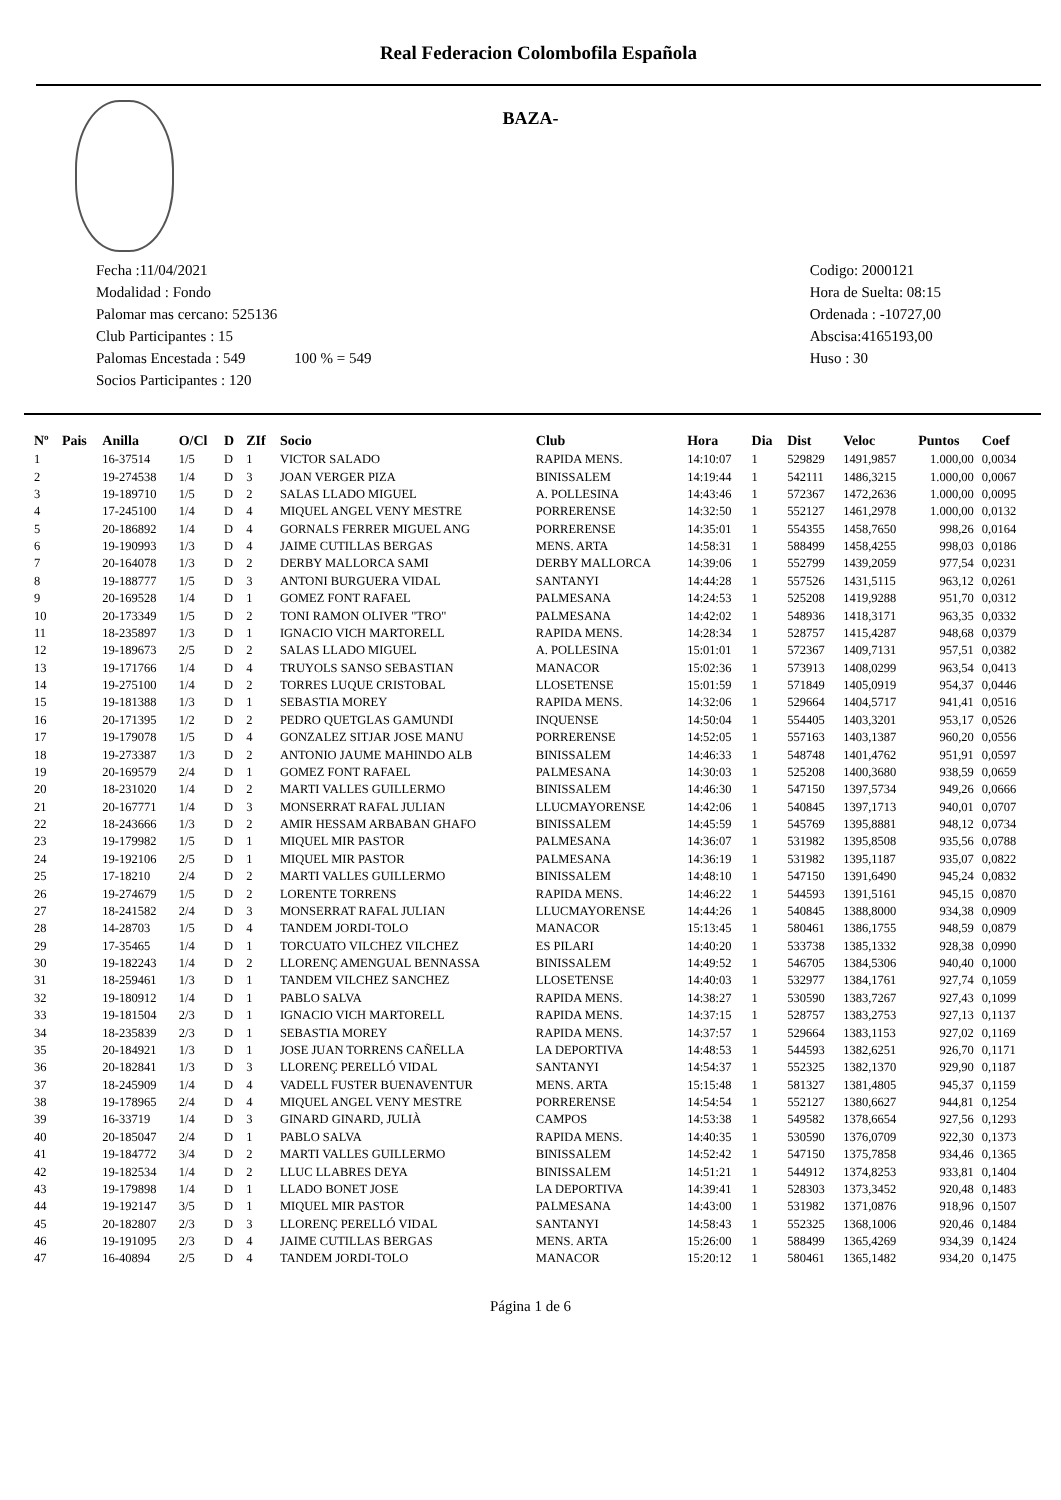Real Federacion Colombofila Española
BAZA-
Fecha :11/04/2021
Modalidad : Fondo
Palomar mas cercano: 525136
Club Participantes : 15
Palomas Encestada : 549 100 % = 549
Socios Participantes : 120
Codigo: 2000121
Hora de Suelta: 08:15
Ordenada : -10727,00
Abscisa:4165193,00
Huso : 30
| Nº | Pais | Anilla | O/Cl | D | ZIf | Socio | Club | Hora | Dia | Dist | Veloc | Puntos | Coef |
| --- | --- | --- | --- | --- | --- | --- | --- | --- | --- | --- | --- | --- | --- |
| 1 | | 16-37514 | 1/5 | D | 1 | VICTOR SALADO | RAPIDA MENS. | 14:10:07 | 1 | 529829 | 1491,9857 | 1.000,00 | 0,0034 |
| 2 | | 19-274538 | 1/4 | D | 3 | JOAN VERGER PIZA | BINISSALEM | 14:19:44 | 1 | 542111 | 1486,3215 | 1.000,00 | 0,0067 |
| 3 | | 19-189710 | 1/5 | D | 2 | SALAS LLADO MIGUEL | A. POLLESINA | 14:43:46 | 1 | 572367 | 1472,2636 | 1.000,00 | 0,0095 |
| 4 | | 17-245100 | 1/4 | D | 4 | MIQUEL ANGEL VENY MESTRE | PORRERENSE | 14:32:50 | 1 | 552127 | 1461,2978 | 1.000,00 | 0,0132 |
| 5 | | 20-186892 | 1/4 | D | 4 | GORNALS FERRER MIGUEL ANG | PORRERENSE | 14:35:01 | 1 | 554355 | 1458,7650 | 998,26 | 0,0164 |
| 6 | | 19-190993 | 1/3 | D | 4 | JAIME CUTILLAS BERGAS | MENS. ARTA | 14:58:31 | 1 | 588499 | 1458,4255 | 998,03 | 0,0186 |
| 7 | | 20-164078 | 1/3 | D | 2 | DERBY MALLORCA SAMI | DERBY MALLORCA | 14:39:06 | 1 | 552799 | 1439,2059 | 977,54 | 0,0231 |
| 8 | | 19-188777 | 1/5 | D | 3 | ANTONI BURGUERA VIDAL | SANTANYI | 14:44:28 | 1 | 557526 | 1431,5115 | 963,12 | 0,0261 |
| 9 | | 20-169528 | 1/4 | D | 1 | GOMEZ FONT RAFAEL | PALMESANA | 14:24:53 | 1 | 525208 | 1419,9288 | 951,70 | 0,0312 |
| 10 | | 20-173349 | 1/5 | D | 2 | TONI RAMON OLIVER "TRO" | PALMESANA | 14:42:02 | 1 | 548936 | 1418,3171 | 963,35 | 0,0332 |
| 11 | | 18-235897 | 1/3 | D | 1 | IGNACIO VICH MARTORELL | RAPIDA MENS. | 14:28:34 | 1 | 528757 | 1415,4287 | 948,68 | 0,0379 |
| 12 | | 19-189673 | 2/5 | D | 2 | SALAS LLADO MIGUEL | A. POLLESINA | 15:01:01 | 1 | 572367 | 1409,7131 | 957,51 | 0,0382 |
| 13 | | 19-171766 | 1/4 | D | 4 | TRUYOLS SANSO SEBASTIAN | MANACOR | 15:02:36 | 1 | 573913 | 1408,0299 | 963,54 | 0,0413 |
| 14 | | 19-275100 | 1/4 | D | 2 | TORRES LUQUE CRISTOBAL | LLOSETENSE | 15:01:59 | 1 | 571849 | 1405,0919 | 954,37 | 0,0446 |
| 15 | | 19-181388 | 1/3 | D | 1 | SEBASTIA MOREY | RAPIDA MENS. | 14:32:06 | 1 | 529664 | 1404,5717 | 941,41 | 0,0516 |
| 16 | | 20-171395 | 1/2 | D | 2 | PEDRO QUETGLAS GAMUNDI | INQUENSE | 14:50:04 | 1 | 554405 | 1403,3201 | 953,17 | 0,0526 |
| 17 | | 19-179078 | 1/5 | D | 4 | GONZALEZ SITJAR JOSE MANU | PORRERENSE | 14:52:05 | 1 | 557163 | 1403,1387 | 960,20 | 0,0556 |
| 18 | | 19-273387 | 1/3 | D | 2 | ANTONIO JAUME MAHINDO ALB | BINISSALEM | 14:46:33 | 1 | 548748 | 1401,4762 | 951,91 | 0,0597 |
| 19 | | 20-169579 | 2/4 | D | 1 | GOMEZ FONT RAFAEL | PALMESANA | 14:30:03 | 1 | 525208 | 1400,3680 | 938,59 | 0,0659 |
| 20 | | 18-231020 | 1/4 | D | 2 | MARTI VALLES GUILLERMO | BINISSALEM | 14:46:30 | 1 | 547150 | 1397,5734 | 949,26 | 0,0666 |
| 21 | | 20-167771 | 1/4 | D | 3 | MONSERRAT RAFAL JULIAN | LLUCMAYORENSE | 14:42:06 | 1 | 540845 | 1397,1713 | 940,01 | 0,0707 |
| 22 | | 18-243666 | 1/3 | D | 2 | AMIR HESSAM ARBABAN GHAFO | BINISSALEM | 14:45:59 | 1 | 545769 | 1395,8881 | 948,12 | 0,0734 |
| 23 | | 19-179982 | 1/5 | D | 1 | MIQUEL MIR PASTOR | PALMESANA | 14:36:07 | 1 | 531982 | 1395,8508 | 935,56 | 0,0788 |
| 24 | | 19-192106 | 2/5 | D | 1 | MIQUEL MIR PASTOR | PALMESANA | 14:36:19 | 1 | 531982 | 1395,1187 | 935,07 | 0,0822 |
| 25 | | 17-18210 | 2/4 | D | 2 | MARTI VALLES GUILLERMO | BINISSALEM | 14:48:10 | 1 | 547150 | 1391,6490 | 945,24 | 0,0832 |
| 26 | | 19-274679 | 1/5 | D | 2 | LORENTE TORRENS | RAPIDA MENS. | 14:46:22 | 1 | 544593 | 1391,5161 | 945,15 | 0,0870 |
| 27 | | 18-241582 | 2/4 | D | 3 | MONSERRAT RAFAL JULIAN | LLUCMAYORENSE | 14:44:26 | 1 | 540845 | 1388,8000 | 934,38 | 0,0909 |
| 28 | | 14-28703 | 1/5 | D | 4 | TANDEM JORDI-TOLO | MANACOR | 15:13:45 | 1 | 580461 | 1386,1755 | 948,59 | 0,0879 |
| 29 | | 17-35465 | 1/4 | D | 1 | TORCUATO VILCHEZ VILCHEZ | ES PILARI | 14:40:20 | 1 | 533738 | 1385,1332 | 928,38 | 0,0990 |
| 30 | | 19-182243 | 1/4 | D | 2 | LLORENÇ AMENGUAL BENNASSA | BINISSALEM | 14:49:52 | 1 | 546705 | 1384,5306 | 940,40 | 0,1000 |
| 31 | | 18-259461 | 1/3 | D | 1 | TANDEM VILCHEZ SANCHEZ | LLOSETENSE | 14:40:03 | 1 | 532977 | 1384,1761 | 927,74 | 0,1059 |
| 32 | | 19-180912 | 1/4 | D | 1 | PABLO SALVA | RAPIDA MENS. | 14:38:27 | 1 | 530590 | 1383,7267 | 927,43 | 0,1099 |
| 33 | | 19-181504 | 2/3 | D | 1 | IGNACIO VICH MARTORELL | RAPIDA MENS. | 14:37:15 | 1 | 528757 | 1383,2753 | 927,13 | 0,1137 |
| 34 | | 18-235839 | 2/3 | D | 1 | SEBASTIA MOREY | RAPIDA MENS. | 14:37:57 | 1 | 529664 | 1383,1153 | 927,02 | 0,1169 |
| 35 | | 20-184921 | 1/3 | D | 1 | JOSE JUAN TORRENS CAÑELLA | LA DEPORTIVA | 14:48:53 | 1 | 544593 | 1382,6251 | 926,70 | 0,1171 |
| 36 | | 20-182841 | 1/3 | D | 3 | LLORENÇ PERELLÓ VIDAL | SANTANYI | 14:54:37 | 1 | 552325 | 1382,1370 | 929,90 | 0,1187 |
| 37 | | 18-245909 | 1/4 | D | 4 | VADELL FUSTER BUENAVENTUR | MENS. ARTA | 15:15:48 | 1 | 581327 | 1381,4805 | 945,37 | 0,1159 |
| 38 | | 19-178965 | 2/4 | D | 4 | MIQUEL ANGEL VENY MESTRE | PORRERENSE | 14:54:54 | 1 | 552127 | 1380,6627 | 944,81 | 0,1254 |
| 39 | | 16-33719 | 1/4 | D | 3 | GINARD GINARD, JULIÀ | CAMPOS | 14:53:38 | 1 | 549582 | 1378,6654 | 927,56 | 0,1293 |
| 40 | | 20-185047 | 2/4 | D | 1 | PABLO SALVA | RAPIDA MENS. | 14:40:35 | 1 | 530590 | 1376,0709 | 922,30 | 0,1373 |
| 41 | | 19-184772 | 3/4 | D | 2 | MARTI VALLES GUILLERMO | BINISSALEM | 14:52:42 | 1 | 547150 | 1375,7858 | 934,46 | 0,1365 |
| 42 | | 19-182534 | 1/4 | D | 2 | LLUC LLABRES DEYA | BINISSALEM | 14:51:21 | 1 | 544912 | 1374,8253 | 933,81 | 0,1404 |
| 43 | | 19-179898 | 1/4 | D | 1 | LLADO BONET JOSE | LA DEPORTIVA | 14:39:41 | 1 | 528303 | 1373,3452 | 920,48 | 0,1483 |
| 44 | | 19-192147 | 3/5 | D | 1 | MIQUEL MIR PASTOR | PALMESANA | 14:43:00 | 1 | 531982 | 1371,0876 | 918,96 | 0,1507 |
| 45 | | 20-182807 | 2/3 | D | 3 | LLORENÇ PERELLÓ VIDAL | SANTANYI | 14:58:43 | 1 | 552325 | 1368,1006 | 920,46 | 0,1484 |
| 46 | | 19-191095 | 2/3 | D | 4 | JAIME CUTILLAS BERGAS | MENS. ARTA | 15:26:00 | 1 | 588499 | 1365,4269 | 934,39 | 0,1424 |
| 47 | | 16-40894 | 2/5 | D | 4 | TANDEM JORDI-TOLO | MANACOR | 15:20:12 | 1 | 580461 | 1365,1482 | 934,20 | 0,1475 |
Página 1 de 6